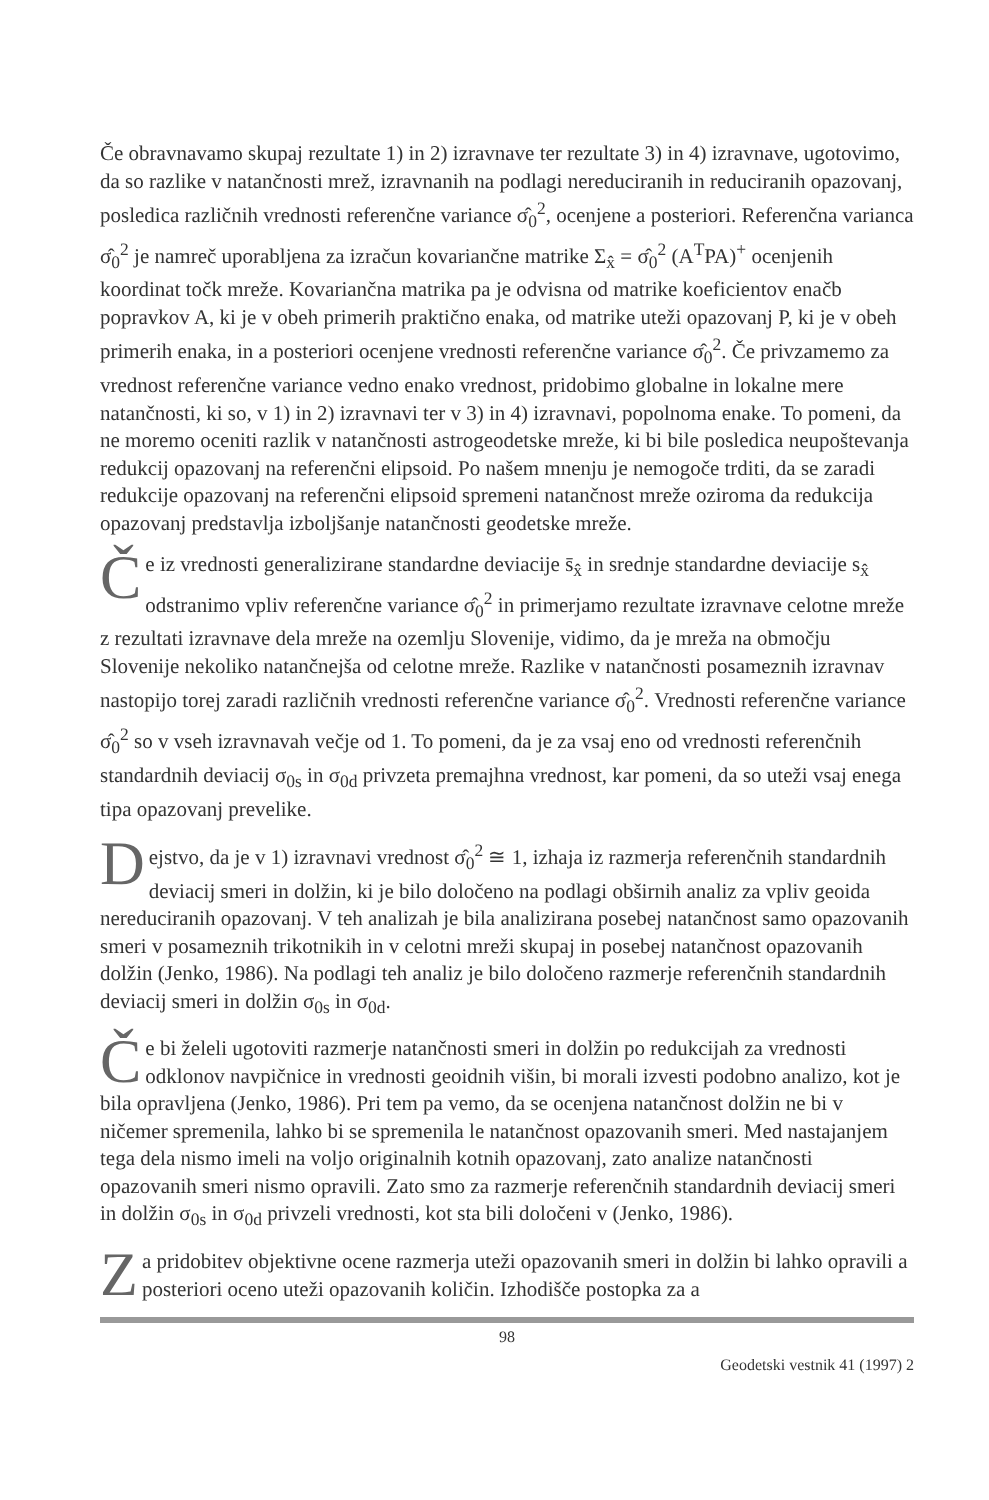Če obravnavamo skupaj rezultate 1) in 2) izravnave ter rezultate 3) in 4) izravnave, ugotovimo, da so razlike v natančnosti mrež, izravnanih na podlagi nereduciranih in reduciranih opazovanj, posledica različnih vrednosti referenčne variance σ̂<sub>0</sub><sup>2</sup>, ocenjene a posteriori. Referenčna varianca σ̂<sub>0</sub><sup>2</sup> je namreč uporabljena za izračun kovariančne matrike Σ<sub>x̂</sub> = σ̂<sub>0</sub><sup>2</sup> (A<sup>T</sup>PA)<sup>+</sup> ocenjenih koordinat točk mreže. Kovariančna matrika pa je odvisna od matrike koeficientov enačb popravkov A, ki je v obeh primerih praktično enaka, od matrike uteži opazovanj P, ki je v obeh primerih enaka, in a posteriori ocenjene vrednosti referenčne variance σ̂<sub>0</sub><sup>2</sup>. Če privzamemo za vrednost referenčne variance vedno enako vrednost, pridobimo globalne in lokalne mere natančnosti, ki so, v 1) in 2) izravnavi ter v 3) in 4) izravnavi, popolnoma enake. To pomeni, da ne moremo oceniti razlik v natančnosti astrogeodetske mreže, ki bi bile posledica neupoštevanja redukcij opazovanj na referenčni elipsoid. Po našem mnenju je nemogoče trditi, da se zaradi redukcije opazovanj na referenčni elipsoid spremeni natančnost mreže oziroma da redukcija opazovanj predstavlja izboljšanje natančnosti geodetske mreže.
Če iz vrednosti generalizirane standardne deviacije s̄<sub>x̂</sub> in srednje standardne deviacije s<sub>x̂</sub> odstranimo vpliv referenčne variance σ̂<sub>0</sub><sup>2</sup> in primerjamo rezultate izravnave celotne mreže z rezultati izravnave dela mreže na ozemlju Slovenije, vidimo, da je mreža na območju Slovenije nekoliko natančnejša od celotne mreže. Razlike v natančnosti posameznih izravnav nastopijo torej zaradi različnih vrednosti referenčne variance σ̂<sub>0</sub><sup>2</sup>. Vrednosti referenčne variance σ̂<sub>0</sub><sup>2</sup> so v vseh izravnavah večje od 1. To pomeni, da je za vsaj eno od vrednosti referenčnih standardnih deviacij σ<sub>0s</sub> in σ<sub>0d</sub> privzeta premajhna vrednost, kar pomeni, da so uteži vsaj enega tipa opazovanj prevelike.
Dejstvo, da je v 1) izravnavi vrednost σ̂<sub>0</sub><sup>2</sup> ≅ 1, izhaja iz razmerja referenčnih standardnih deviacij smeri in dolžin, ki je bilo določeno na podlagi obširnih analiz za vpliv geoida nereduciranih opazovanj. V teh analizah je bila analizirana posebej natančnost samo opazovanih smeri v posameznih trikotnikih in v celotni mreži skupaj in posebej natančnost opazovanih dolžin (Jenko, 1986). Na podlagi teh analiz je bilo določeno razmerje referenčnih standardnih deviacij smeri in dolžin σ<sub>0s</sub> in σ<sub>0d</sub>.
Če bi želeli ugotoviti razmerje natančnosti smeri in dolžin po redukcijah za vrednosti odklonov navpičnice in vrednosti geoidnih višin, bi morali izvesti podobno analizo, kot je bila opravljena (Jenko, 1986). Pri tem pa vemo, da se ocenjena natančnost dolžin ne bi v ničemer spremenila, lahko bi se spremenila le natančnost opazovanih smeri. Med nastajanjem tega dela nismo imeli na voljo originalnih kotnih opazovanj, zato analize natančnosti opazovanih smeri nismo opravili. Zato smo za razmerje referenčnih standardnih deviacij smeri in dolžin σ<sub>0s</sub> in σ<sub>0d</sub> privzeli vrednosti, kot sta bili določeni v (Jenko, 1986).
Za pridobitev objektivne ocene razmerja uteži opazovanih smeri in dolžin bi lahko opravili a posteriori oceno uteži opazovanih količin. Izhodišče postopka za a
98
Geodetski vestnik 41 (1997) 2